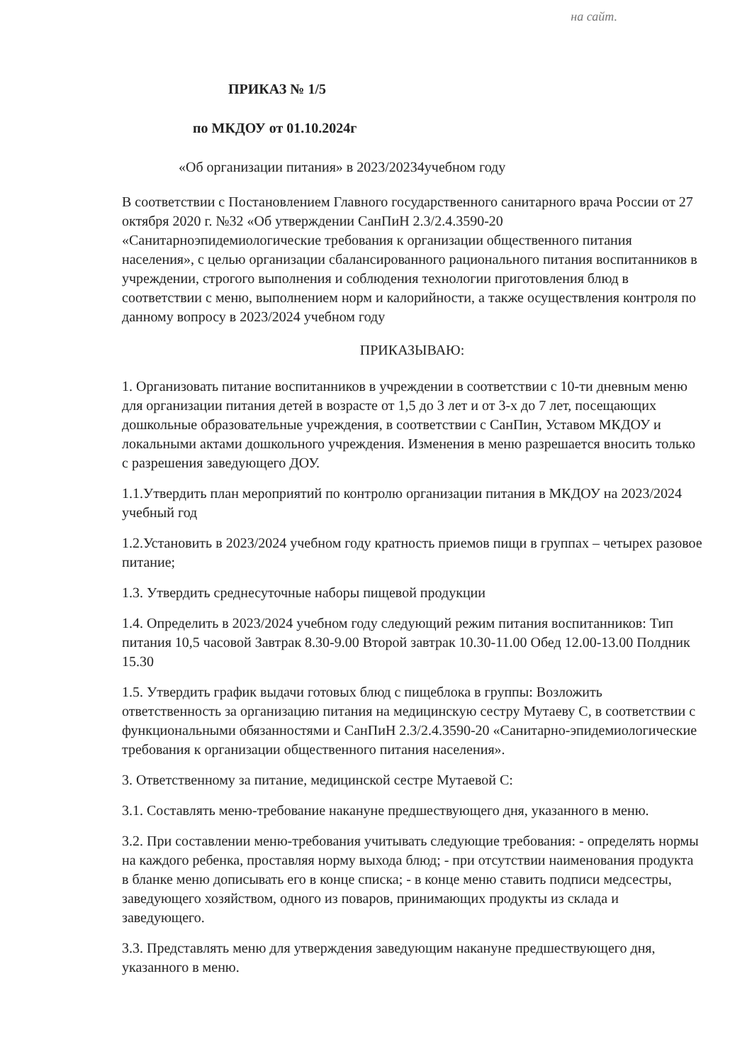на сайт.
ПРИКАЗ № 1/5
по МКДОУ от 01.10.2024г
«Об организации питания» в 2023/20234учебном году
В соответствии с Постановлением Главного государственного санитарного врача России от 27 октября 2020 г. №32 «Об утверждении СанПиН 2.3/2.4.3590-20 «Санитарноэпидемиологические требования к организации общественного питания населения», с целью организации сбалансированного рационального питания воспитанников в учреждении, строгого выполнения и соблюдения технологии приготовления блюд в соответствии с меню, выполнением норм и калорийности, а также осуществления контроля по данному вопросу в 2023/2024 учебном году
ПРИКАЗЫВАЮ:
1. Организовать питание воспитанников в учреждении в соответствии с 10-ти дневным меню для организации питания детей в возрасте от 1,5 до 3 лет и от 3-х до 7 лет, посещающих дошкольные образовательные учреждения, в соответствии с СанПин, Уставом МКДОУ и локальными актами дошкольного учреждения. Изменения в меню разрешается вносить только с разрешения заведующего ДОУ.
1.1.Утвердить план мероприятий по контролю организации питания в МКДОУ на 2023/2024 учебный год
1.2.Установить в 2023/2024 учебном году кратность приемов пищи в группах – четырех разовое питание;
1.3. Утвердить среднесуточные наборы пищевой продукции
1.4. Определить в 2023/2024 учебном году следующий режим питания воспитанников: Тип питания 10,5 часовой Завтрак 8.30-9.00 Второй завтрак 10.30-11.00 Обед 12.00-13.00 Полдник 15.30
1.5. Утвердить график выдачи готовых блюд с пищеблока в группы: Возложить ответственность за организацию питания на медицинскую сестру Мутаеву С, в соответствии с функциональными обязанностями и СанПиН 2.3/2.4.3590-20 «Санитарно-эпидемиологические требования к организации общественного питания населения».
3. Ответственному за питание, медицинской сестре Мутаевой С:
3.1. Составлять меню-требование накануне предшествующего дня, указанного в меню.
3.2. При составлении меню-требования учитывать следующие требования: - определять нормы на каждого ребенка, проставляя норму выхода блюд; - при отсутствии наименования продукта в бланке меню дописывать его в конце списка; - в конце меню ставить подписи медсестры, заведующего хозяйством, одного из поваров, принимающих продукты из склада и заведующего.
3.3. Представлять меню для утверждения заведующим накануне предшествующего дня, указанного в меню.